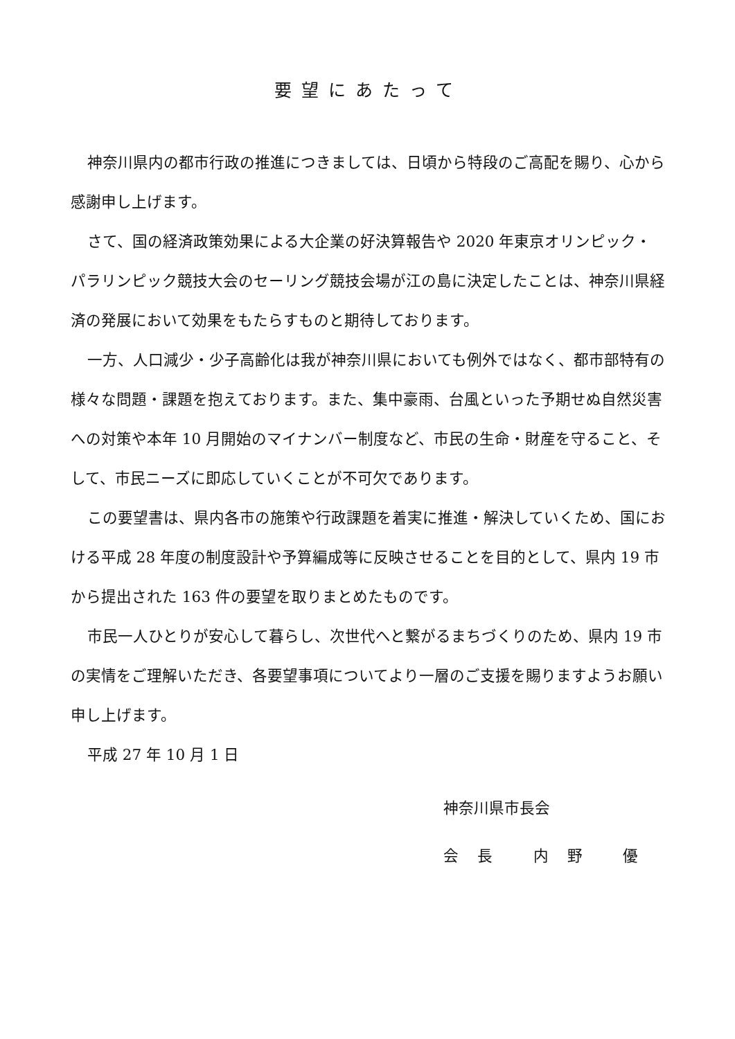要望にあたって
神奈川県内の都市行政の推進につきましては、日頃から特段のご高配を賜り、心から感謝申し上げます。
さて、国の経済政策効果による大企業の好決算報告や 2020 年東京オリンピック・パラリンピック競技大会のセーリング競技会場が江の島に決定したことは、神奈川県経済の発展において効果をもたらすものと期待しております。
一方、人口減少・少子高齢化は我が神奈川県においても例外ではなく、都市部特有の様々な問題・課題を抱えております。また、集中豪雨、台風といった予期せぬ自然災害への対策や本年 10 月開始のマイナンバー制度など、市民の生命・財産を守ること、そして、市民ニーズに即応していくことが不可欠であります。
この要望書は、県内各市の施策や行政課題を着実に推進・解決していくため、国における平成 28 年度の制度設計や予算編成等に反映させることを目的として、県内 19 市から提出された 163 件の要望を取りまとめたものです。
市民一人ひとりが安心して暮らし、次世代へと繋がるまちづくりのため、県内 19 市の実情をご理解いただき、各要望事項についてより一層のご支援を賜りますようお願い申し上げます。
平成 27 年 10 月 1 日
神奈川県市長会
会 長　 内 野　 優